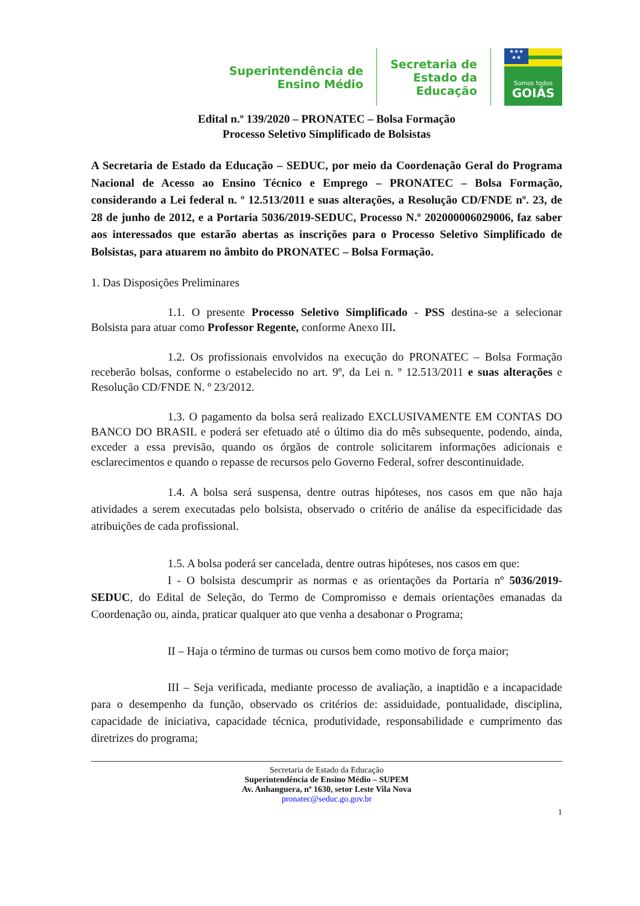Superintendência de
Ensino Médio
Secretaria de
Estado da
Educação
★★★
★★
Somos todos
GOIÁS
Edital n.º 139/2020 – PRONATEC – Bolsa Formação
Processo Seletivo Simplificado de Bolsistas
A Secretaria de Estado da Educação – SEDUC, por meio da Coordenação Geral do Programa Nacional de Acesso ao Ensino Técnico e Emprego – PRONATEC – Bolsa Formação, considerando a Lei federal n. º 12.513/2011 e suas alterações, a Resolução CD/FNDE nº. 23, de 28 de junho de 2012, e a Portaria 5036/2019-SEDUC, Processo N.º 202000006029006, faz saber aos interessados que estarão abertas as inscrições para o Processo Seletivo Simplificado de Bolsistas, para atuarem no âmbito do PRONATEC – Bolsa Formação.
1. Das Disposições Preliminares
1.1. O presente Processo Seletivo Simplificado - PSS destina-se a selecionar Bolsista para atuar como Professor Regente, conforme Anexo III.
1.2. Os profissionais envolvidos na execução do PRONATEC – Bolsa Formação receberão bolsas, conforme o estabelecido no art. 9º, da Lei n. º 12.513/2011 e suas alterações e Resolução CD/FNDE N. º 23/2012.
1.3. O pagamento da bolsa será realizado EXCLUSIVAMENTE EM CONTAS DO BANCO DO BRASIL e poderá ser efetuado até o último dia do mês subsequente, podendo, ainda, exceder a essa previsão, quando os órgãos de controle solicitarem informações adicionais e esclarecimentos e quando o repasse de recursos pelo Governo Federal, sofrer descontinuidade.
1.4. A bolsa será suspensa, dentre outras hipóteses, nos casos em que não haja atividades a serem executadas pelo bolsista, observado o critério de análise da especificidade das atribuições de cada profissional.
1.5. A bolsa poderá ser cancelada, dentre outras hipóteses, nos casos em que:
I - O bolsista descumprir as normas e as orientações da Portaria nº 5036/2019-SEDUC, do Edital de Seleção, do Termo de Compromisso e demais orientações emanadas da Coordenação ou, ainda, praticar qualquer ato que venha a desabonar o Programa;
II – Haja o término de turmas ou cursos bem como motivo de força maior;
III – Seja verificada, mediante processo de avaliação, a inaptidão e a incapacidade para o desempenho da função, observado os critérios de: assiduidade, pontualidade, disciplina, capacidade de iniciativa, capacidade técnica, produtividade, responsabilidade e cumprimento das diretrizes do programa;
Secretaria de Estado da Educação
Superintendência de Ensino Médio – SUPEM
Av. Anhanguera, nº 1630, setor Leste Vila Nova
pronatec@seduc.go.gov.br
1